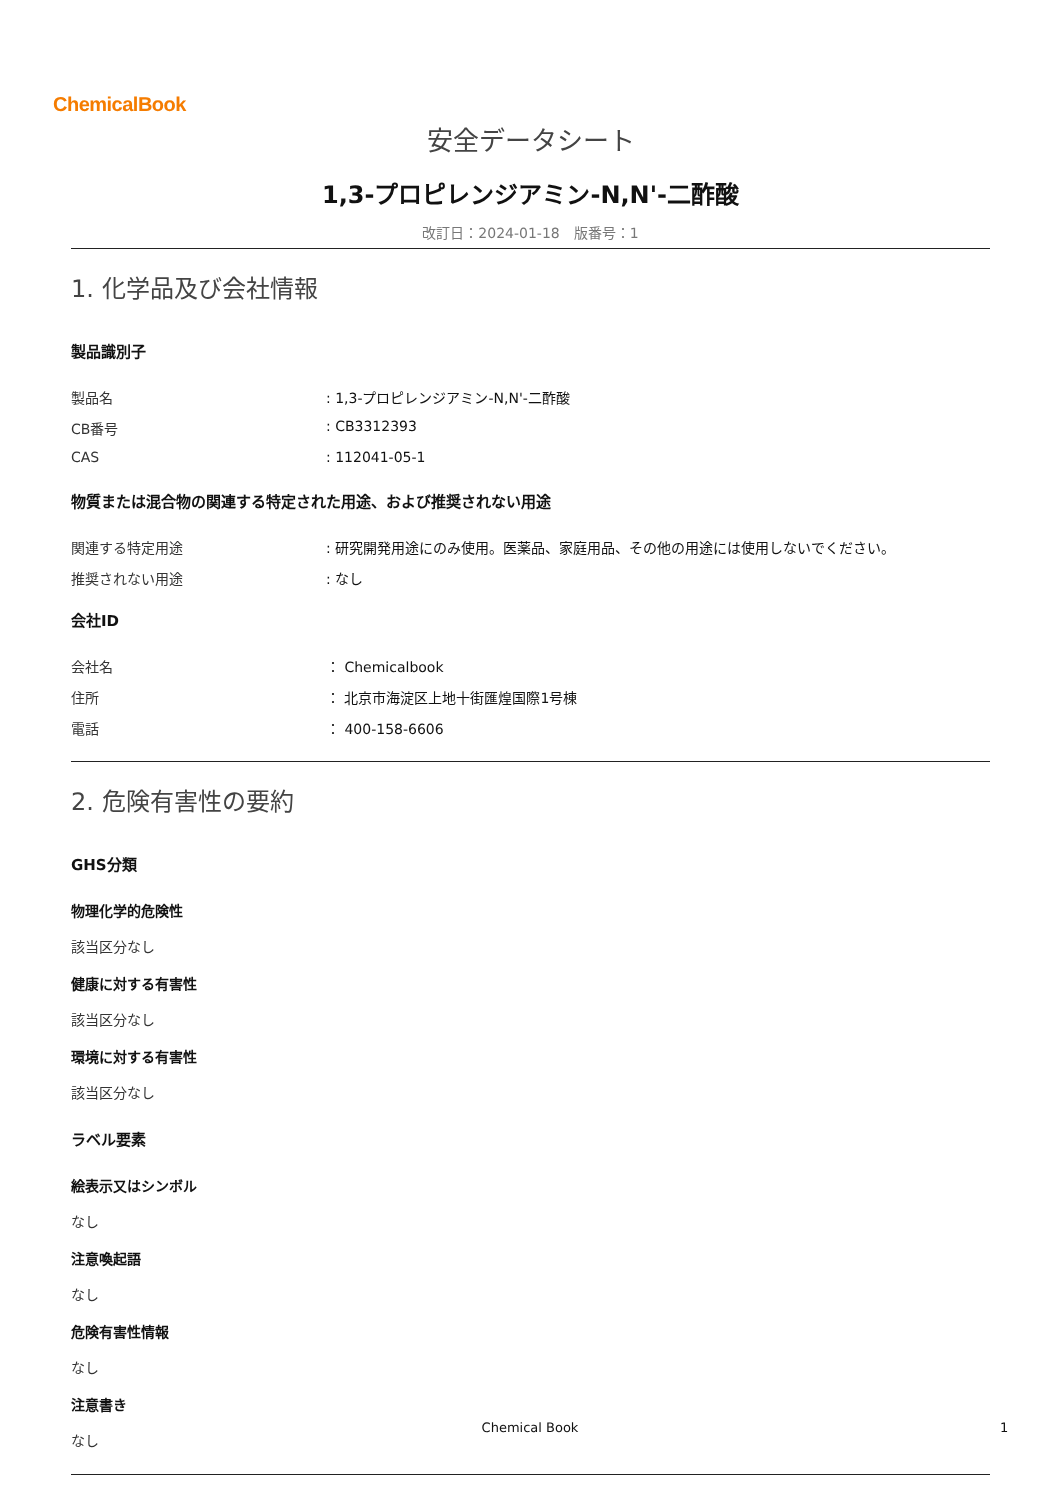ChemicalBook
安全データシート
1,3-プロピレンジアミン-N,N'-二酢酸
改訂日：2024-01-18　版番号：1
1. 化学品及び会社情報
製品識別子
製品名: 1,3-プロピレンジアミン-N,N'-二酢酸
CB番号: CB3312393
CAS: 112041-05-1
物質または混合物の関連する特定された用途、および推奨されない用途
関連する特定用途: 研究開発用途にのみ使用。医薬品、家庭用品、その他の用途には使用しないでください。
推奨されない用途: なし
会社ID
会社名 ： Chemicalbook
住所 ： 北京市海淀区上地十街匯煌国際1号棟
電話 ： 400-158-6606
2. 危険有害性の要約
GHS分類
物理化学的危険性
該当区分なし
健康に対する有害性
該当区分なし
環境に対する有害性
該当区分なし
ラベル要素
絵表示又はシンボル
なし
注意喚起語
なし
危険有害性情報
なし
注意書き
なし
Chemical Book 1